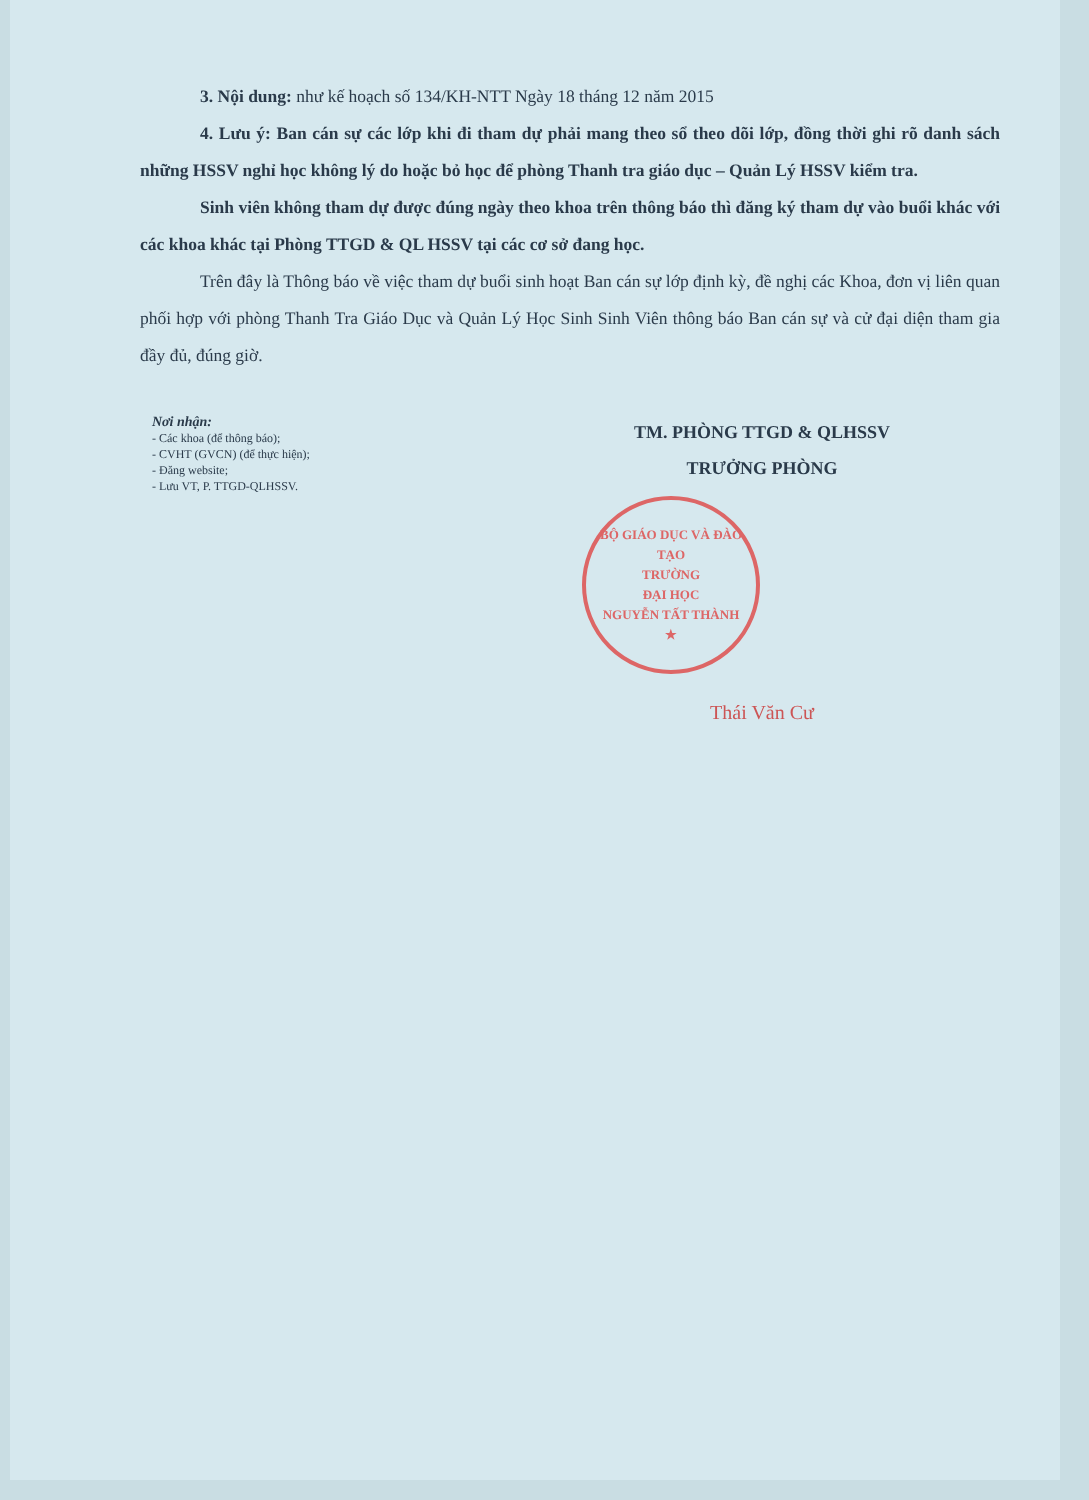3. Nội dung: như kế hoạch số 134/KH-NTT Ngày 18 tháng 12 năm 2015
4. Lưu ý: Ban cán sự các lớp khi đi tham dự phải mang theo sổ theo dõi lớp, đồng thời ghi rõ danh sách những HSSV nghỉ học không lý do hoặc bỏ học để phòng Thanh tra giáo dục – Quản Lý HSSV kiểm tra.
Sinh viên không tham dự được đúng ngày theo khoa trên thông báo thì đăng ký tham dự vào buổi khác với các khoa khác tại Phòng TTGD & QL HSSV tại các cơ sở đang học.
Trên đây là Thông báo về việc tham dự buổi sinh hoạt Ban cán sự lớp định kỳ, đề nghị các Khoa, đơn vị liên quan phối hợp với phòng Thanh Tra Giáo Dục và Quản Lý Học Sinh Sinh Viên thông báo Ban cán sự và cử đại diện tham gia đầy đủ, đúng giờ.
Nơi nhận:
- Các khoa (để thông báo);
- CVHT (GVCN) (để thực hiện);
- Đăng website;
- Lưu VT, P. TTGD-QLHSSV.
TM. PHÒNG TTGD & QLHSSV
TRƯỞNG PHÒNG
BỘ GIÁO DỤC VÀ ĐÀO TẠO
TRƯỜNG
ĐẠI HỌC
NGUYỄN TẤT THÀNH
★
Thái Văn Cư